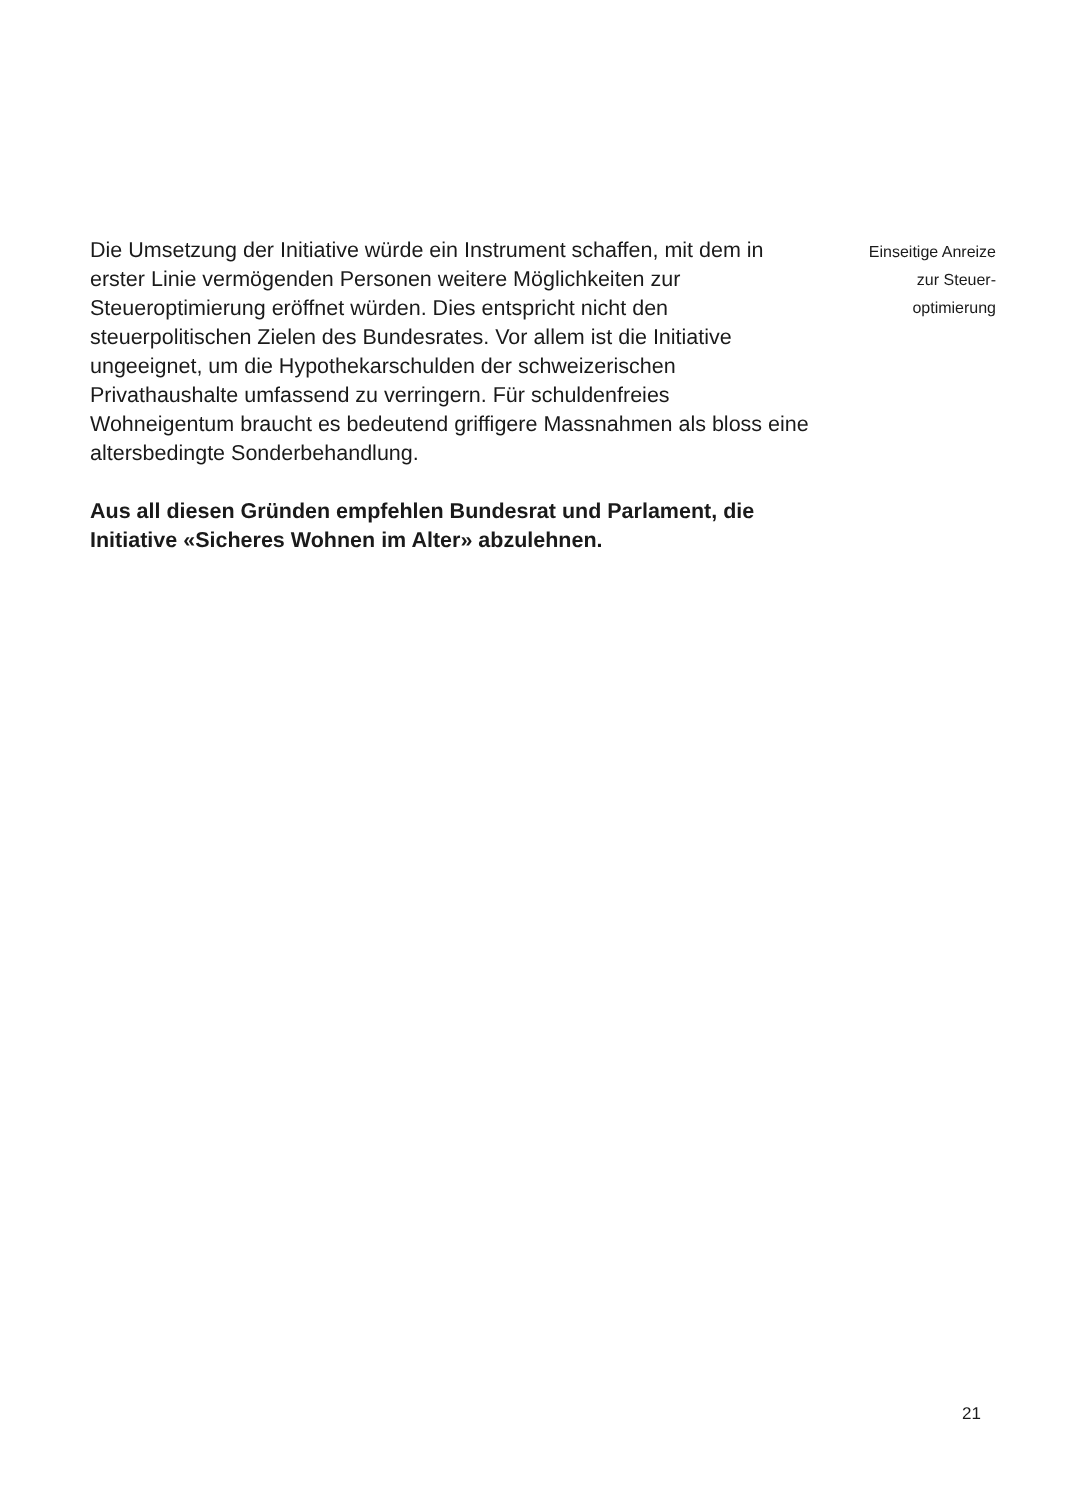Die Umsetzung der Initiative würde ein Instrument schaffen, mit dem in erster Linie vermögenden Personen weitere Möglichkeiten zur Steueroptimierung eröffnet würden. Dies entspricht nicht den steuerpolitischen Zielen des Bundesrates. Vor allem ist die Initiative ungeeignet, um die Hypothekar­schulden der schweizerischen Privathaushalte umfassend zu verringern. Für schuldenfreies Wohneigentum braucht es bedeutend griffigere Massnahmen als bloss eine altersbedingte Sonderbehandlung.
Aus all diesen Gründen empfehlen Bundesrat und Parlament, die Initiative «Sicheres Wohnen im Alter» abzulehnen.
Einseitige Anreize
zur Steuer-
optimierung
21